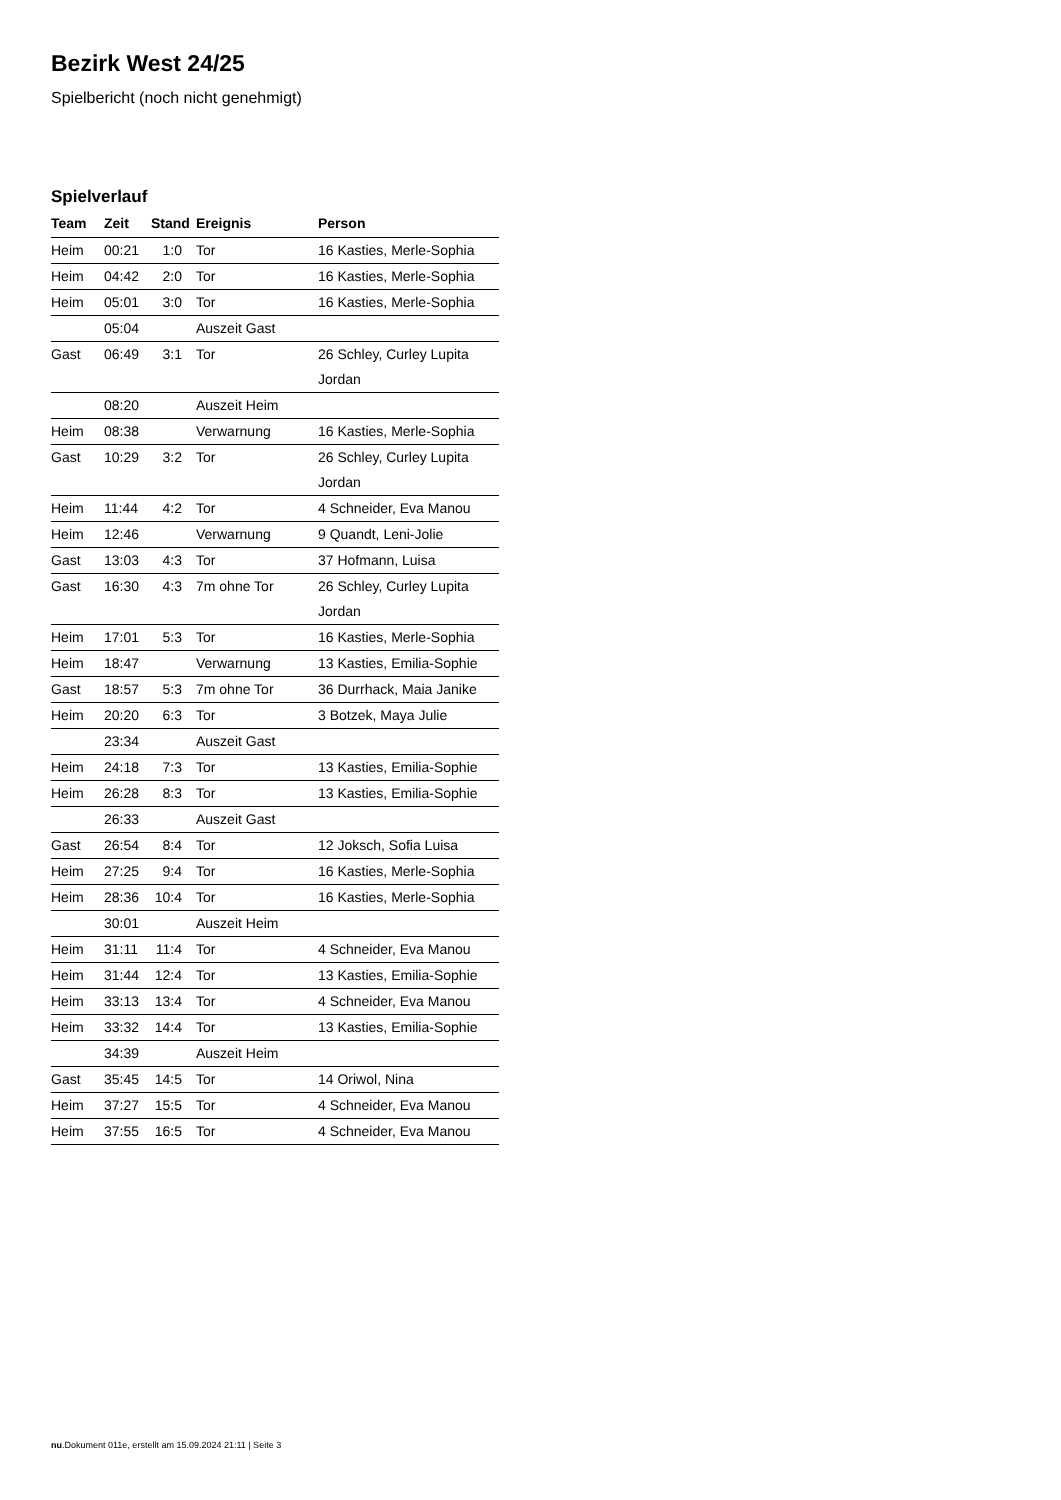Bezirk West 24/25
Spielbericht (noch nicht genehmigt)
Spielverlauf
| Team | Zeit | Stand | Ereignis | Person |
| --- | --- | --- | --- | --- |
| Heim | 00:21 | 1:0 | Tor | 16 Kasties, Merle-Sophia |
| Heim | 04:42 | 2:0 | Tor | 16 Kasties, Merle-Sophia |
| Heim | 05:01 | 3:0 | Tor | 16 Kasties, Merle-Sophia |
| | 05:04 | | Auszeit Gast | |
| Gast | 06:49 | 3:1 | Tor | 26 Schley, Curley Lupita Jordan |
| | 08:20 | | Auszeit Heim | |
| Heim | 08:38 | | Verwarnung | 16 Kasties, Merle-Sophia |
| Gast | 10:29 | 3:2 | Tor | 26 Schley, Curley Lupita Jordan |
| Heim | 11:44 | 4:2 | Tor | 4 Schneider, Eva Manou |
| Heim | 12:46 | | Verwarnung | 9 Quandt, Leni-Jolie |
| Gast | 13:03 | 4:3 | Tor | 37 Hofmann, Luisa |
| Gast | 16:30 | 4:3 | 7m ohne Tor | 26 Schley, Curley Lupita Jordan |
| Heim | 17:01 | 5:3 | Tor | 16 Kasties, Merle-Sophia |
| Heim | 18:47 | | Verwarnung | 13 Kasties, Emilia-Sophie |
| Gast | 18:57 | 5:3 | 7m ohne Tor | 36 Durrhack, Maia Janike |
| Heim | 20:20 | 6:3 | Tor | 3 Botzek, Maya Julie |
| | 23:34 | | Auszeit Gast | |
| Heim | 24:18 | 7:3 | Tor | 13 Kasties, Emilia-Sophie |
| Heim | 26:28 | 8:3 | Tor | 13 Kasties, Emilia-Sophie |
| | 26:33 | | Auszeit Gast | |
| Gast | 26:54 | 8:4 | Tor | 12 Joksch, Sofia Luisa |
| Heim | 27:25 | 9:4 | Tor | 16 Kasties, Merle-Sophia |
| Heim | 28:36 | 10:4 | Tor | 16 Kasties, Merle-Sophia |
| | 30:01 | | Auszeit Heim | |
| Heim | 31:11 | 11:4 | Tor | 4 Schneider, Eva Manou |
| Heim | 31:44 | 12:4 | Tor | 13 Kasties, Emilia-Sophie |
| Heim | 33:13 | 13:4 | Tor | 4 Schneider, Eva Manou |
| Heim | 33:32 | 14:4 | Tor | 13 Kasties, Emilia-Sophie |
| | 34:39 | | Auszeit Heim | |
| Gast | 35:45 | 14:5 | Tor | 14 Oriwol, Nina |
| Heim | 37:27 | 15:5 | Tor | 4 Schneider, Eva Manou |
| Heim | 37:55 | 16:5 | Tor | 4 Schneider, Eva Manou |
nu.Dokument 011e, erstellt am 15.09.2024 21:11 | Seite 3